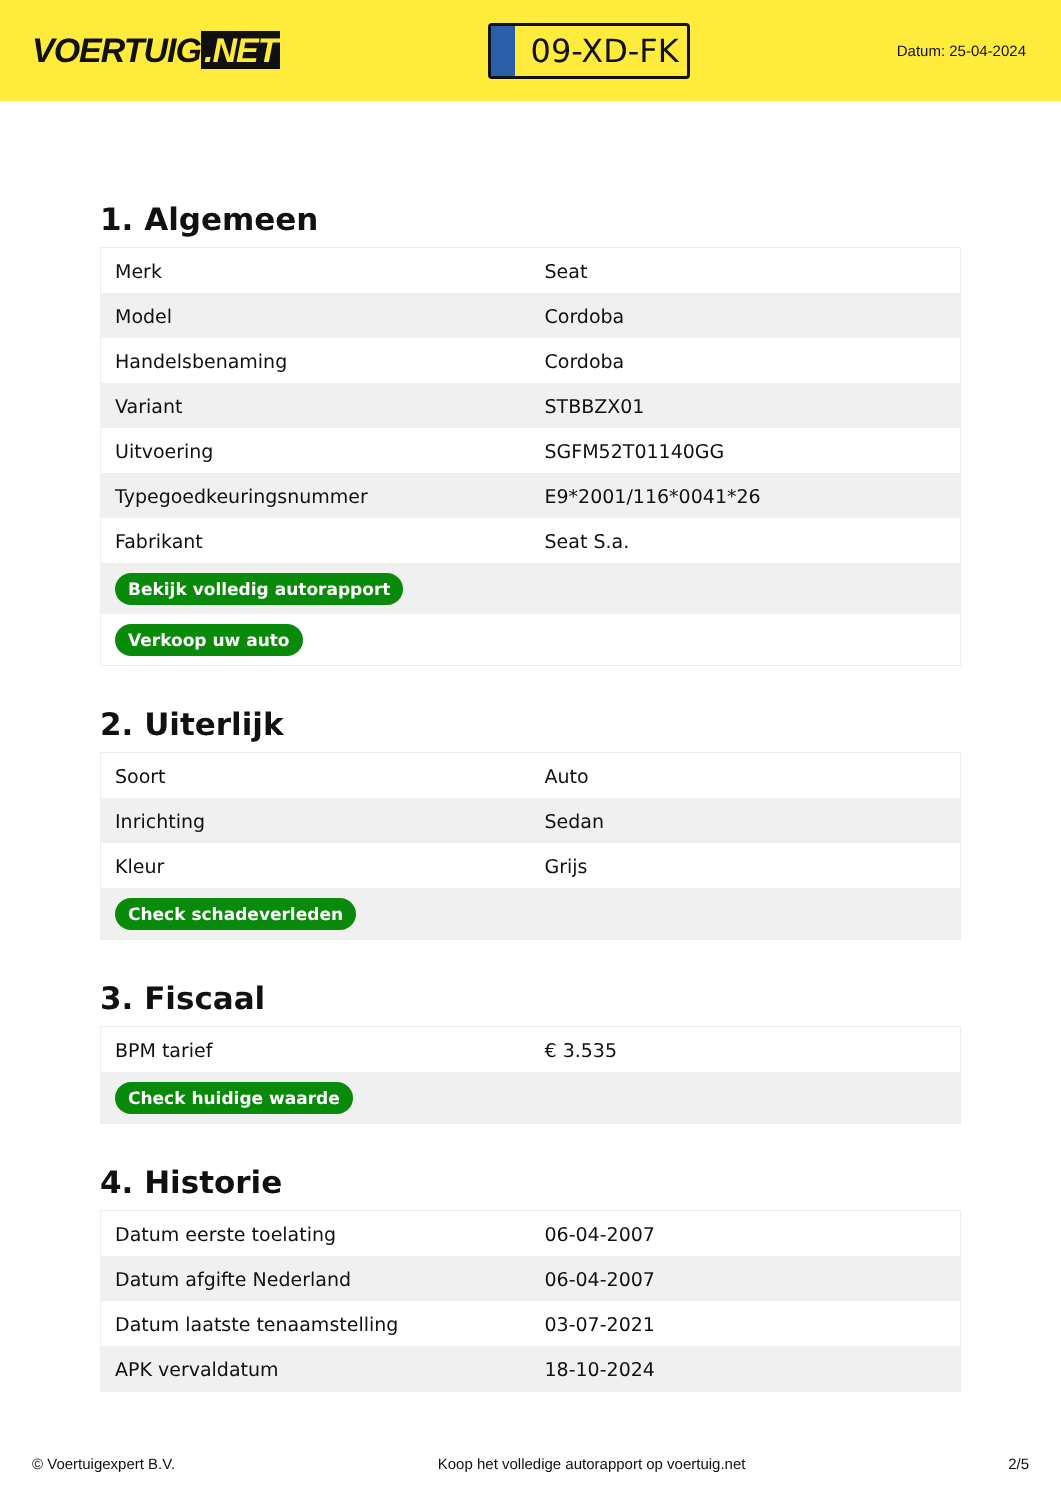VOERTUIG.NET
09-XD-FK
Datum: 25-04-2024
1. Algemeen
| Merk | Seat |
| Model | Cordoba |
| Handelsbenaming | Cordoba |
| Variant | STBBZX01 |
| Uitvoering | SGFM52T01140GG |
| Typegoedkeuringsnummer | E9*2001/116*0041*26 |
| Fabrikant | Seat S.a. |
| Bekijk volledig autorapport | |
| Verkoop uw auto | |
2. Uiterlijk
| Soort | Auto |
| Inrichting | Sedan |
| Kleur | Grijs |
| Check schadeverleden | |
3. Fiscaal
| BPM tarief | € 3.535 |
| Check huidige waarde | |
4. Historie
| Datum eerste toelating | 06-04-2007 |
| Datum afgifte Nederland | 06-04-2007 |
| Datum laatste tenaamstelling | 03-07-2021 |
| APK vervaldatum | 18-10-2024 |
© Voertuigexpert B.V. Koop het volledige autorapport op voertuig.net 2/5